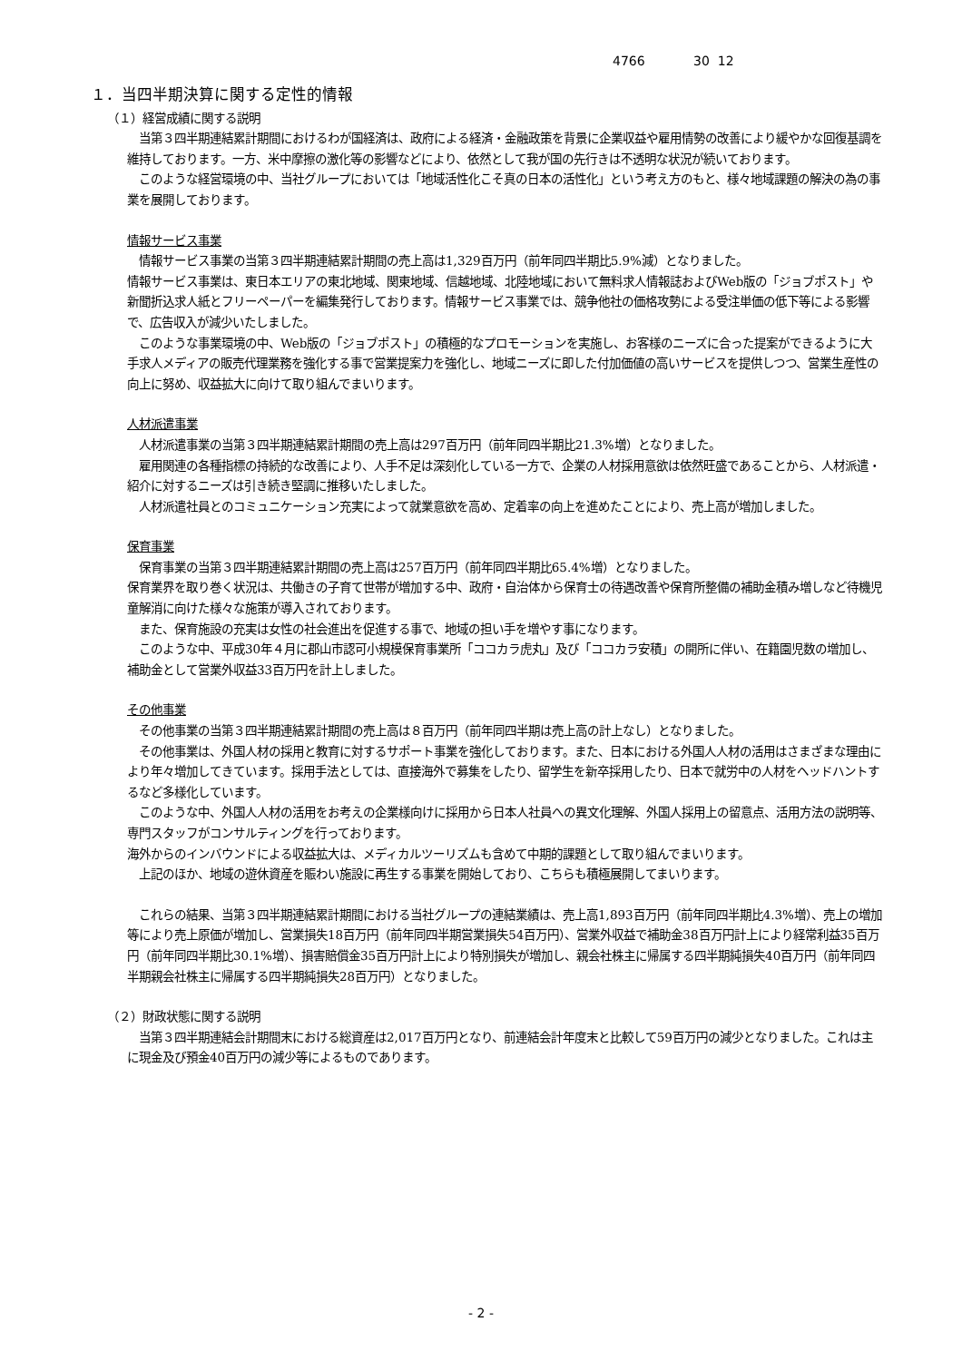4766 30 12
１．当四半期決算に関する定性的情報
（１）経営成績に関する説明
　当第３四半期連結累計期間におけるわが国経済は、政府による経済・金融政策を背景に企業収益や雇用情勢の改善により緩やかな回復基調を維持しております。一方、米中摩擦の激化等の影響などにより、依然として我が国の先行きは不透明な状況が続いております。
　このような経営環境の中、当社グループにおいては「地域活性化こそ真の日本の活性化」という考え方のもと、様々地域課題の解決の為の事業を展開しております。
情報サービス事業
　情報サービス事業の当第３四半期連結累計期間の売上高は1,329百万円（前年同四半期比5.9%減）となりました。
情報サービス事業は、東日本エリアの東北地域、関東地域、信越地域、北陸地域において無料求人情報誌およびWeb版の「ジョブポスト」や新聞折込求人紙とフリーペーパーを編集発行しております。情報サービス事業では、競争他社の価格攻勢による受注単価の低下等による影響で、広告収入が減少いたしました。
　このような事業環境の中、Web版の「ジョブポスト」の積極的なプロモーションを実施し、お客様のニーズに合った提案ができるように大手求人メディアの販売代理業務を強化する事で営業提案力を強化し、地域ニーズに即した付加価値の高いサービスを提供しつつ、営業生産性の向上に努め、収益拡大に向けて取り組んでまいります。
人材派遣事業
　人材派遣事業の当第３四半期連結累計期間の売上高は297百万円（前年同四半期比21.3%増）となりました。
　雇用関連の各種指標の持続的な改善により、人手不足は深刻化している一方で、企業の人材採用意欲は依然旺盛であることから、人材派遣・紹介に対するニーズは引き続き堅調に推移いたしました。
　人材派遣社員とのコミュニケーション充実によって就業意欲を高め、定着率の向上を進めたことにより、売上高が増加しました。
保育事業
　保育事業の当第３四半期連結累計期間の売上高は257百万円（前年同四半期比65.4%増）となりました。
保育業界を取り巻く状況は、共働きの子育て世帯が増加する中、政府・自治体から保育士の待遇改善や保育所整備の補助金積み増しなど待機児童解消に向けた様々な施策が導入されております。
　また、保育施設の充実は女性の社会進出を促進する事で、地域の担い手を増やす事になります。
　このような中、平成30年４月に郡山市認可小規模保育事業所「ココカラ虎丸」及び「ココカラ安積」の開所に伴い、在籍園児数の増加し、補助金として営業外収益33百万円を計上しました。
その他事業
　その他事業の当第３四半期連結累計期間の売上高は８百万円（前年同四半期は売上高の計上なし）となりました。
　その他事業は、外国人材の採用と教育に対するサポート事業を強化しております。また、日本における外国人人材の活用はさまざまな理由により年々増加してきています。採用手法としては、直接海外で募集をしたり、留学生を新卒採用したり、日本で就労中の人材をヘッドハントするなど多様化しています。
　このような中、外国人人材の活用をお考えの企業様向けに採用から日本人社員への異文化理解、外国人採用上の留意点、活用方法の説明等、専門スタッフがコンサルティングを行っております。
海外からのインバウンドによる収益拡大は、メディカルツーリズムも含めて中期的課題として取り組んでまいります。
　上記のほか、地域の遊休資産を賑わい施設に再生する事業を開始しており、こちらも積極展開してまいります。
　これらの結果、当第３四半期連結累計期間における当社グループの連結業績は、売上高1,893百万円（前年同四半期比4.3%増）、売上の増加等により売上原価が増加し、営業損失18百万円（前年同四半期営業損失54百万円）、営業外収益で補助金38百万円計上により経常利益35百万円（前年同四半期比30.1%増）、損害賠償金35百万円計上により特別損失が増加し、親会社株主に帰属する四半期純損失40百万円（前年同四半期親会社株主に帰属する四半期純損失28百万円）となりました。
（２）財政状態に関する説明
　当第３四半期連結会計期間末における総資産は2,017百万円となり、前連結会計年度末と比較して59百万円の減少となりました。これは主に現金及び預金40百万円の減少等によるものであります。
- 2 -